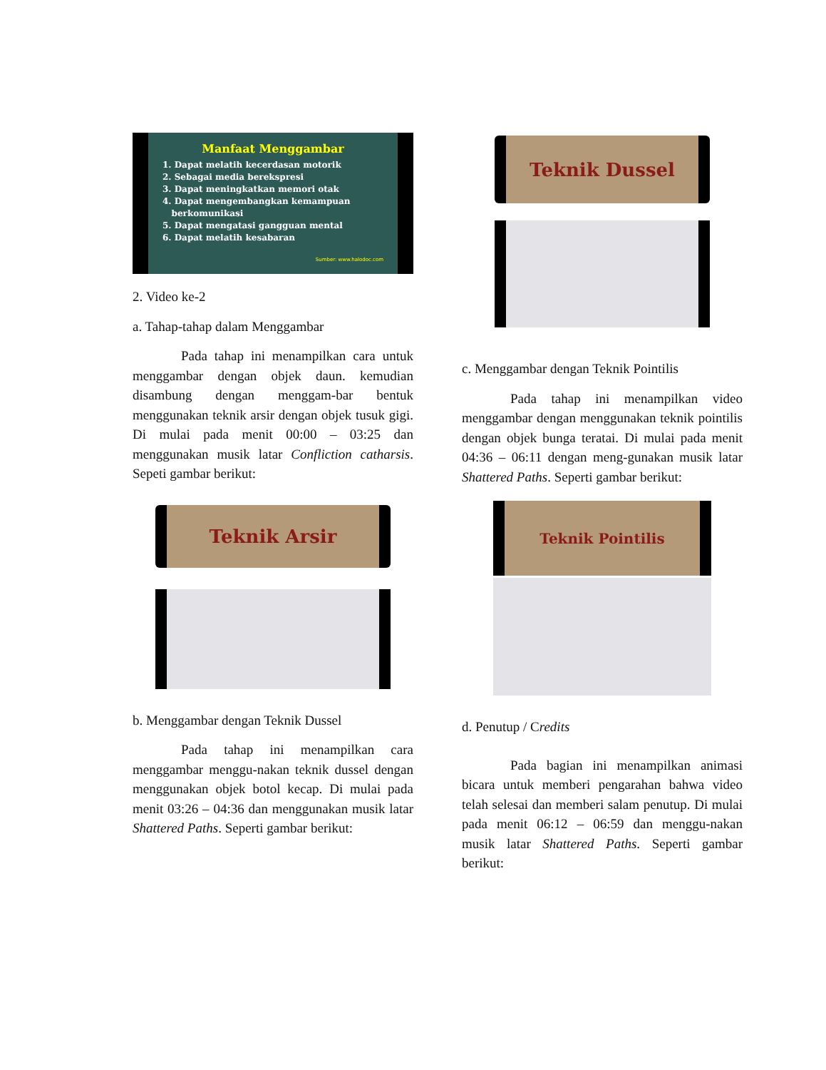Manfaat Menggambar
1. Dapat melatih kecerdasan motorik
2. Sebagai media berekspresi
3. Dapat meningkatkan memori otak
4. Dapat mengembangkan kemampuan
berkomunikasi
5. Dapat mengatasi gangguan mental
6. Dapat melatih kesabaran
Sumber: www.halodoc.com
2. Video ke-2
a. Tahap-tahap dalam Menggambar
Pada tahap ini menampilkan cara untuk menggambar dengan objek daun. kemudian disambung dengan menggam-bar bentuk menggunakan teknik arsir dengan objek tusuk gigi. Di mulai pada menit 00:00 – 03:25 dan menggunakan musik latar Confliction catharsis. Sepeti gambar berikut:
Teknik Arsir
b. Menggambar dengan Teknik Dussel
Pada tahap ini menampilkan cara menggambar menggu-nakan teknik dussel dengan menggunakan objek botol kecap. Di mulai pada menit 03:26 – 04:36 dan menggunakan musik latar Shattered Paths. Seperti gambar berikut:
Teknik Dussel
c. Menggambar dengan Teknik Pointilis
Pada tahap ini menampilkan video menggambar dengan menggunakan teknik pointilis dengan objek bunga teratai. Di mulai pada menit 04:36 – 06:11 dengan meng-gunakan musik latar Shattered Paths. Seperti gambar berikut:
Teknik Pointilis
d. Penutup / Credits
Pada bagian ini menampilkan animasi bicara untuk memberi pengarahan bahwa video telah selesai dan memberi salam penutup. Di mulai pada menit 06:12 – 06:59 dan menggu-nakan musik latar Shattered Paths. Seperti gambar berikut: